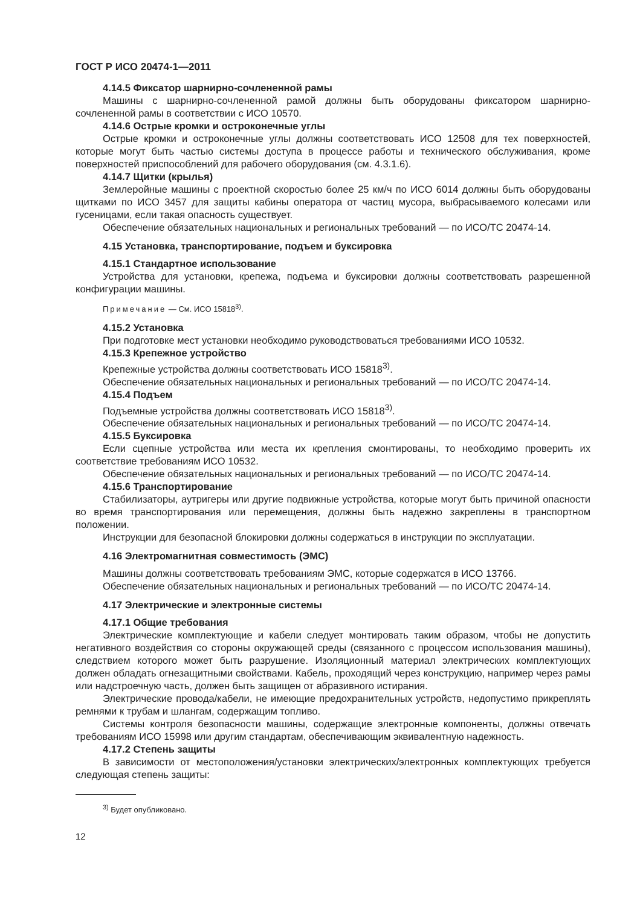ГОСТ Р ИСО 20474-1—2011
4.14.5 Фиксатор шарнирно-сочлененной рамы
Машины с шарнирно-сочлененной рамой должны быть оборудованы фиксатором шарнирно-сочлененной рамы в соответствии с ИСО 10570.
4.14.6 Острые кромки и остроконечные углы
Острые кромки и остроконечные углы должны соответствовать ИСО 12508 для тех поверхностей, которые могут быть частью системы доступа в процессе работы и технического обслуживания, кроме поверхностей приспособлений для рабочего оборудования (см. 4.3.1.6).
4.14.7 Щитки (крылья)
Землеройные машины с проектной скоростью более 25 км/ч по ИСО 6014 должны быть оборудованы щитками по ИСО 3457 для защиты кабины оператора от частиц мусора, выбрасываемого колесами или гусеницами, если такая опасность существует.
Обеспечение обязательных национальных и региональных требований — по ИСО/ТС 20474-14.
4.15 Установка, транспортирование, подъем и буксировка
4.15.1 Стандартное использование
Устройства для установки, крепежа, подъема и буксировки должны соответствовать разрешенной конфигурации машины.
Примечание — См. ИСО 15818<sup>3)</sup>.
4.15.2 Установка
При подготовке мест установки необходимо руководствоваться требованиями ИСО 10532.
4.15.3 Крепежное устройство
Крепежные устройства должны соответствовать ИСО 15818<sup>3)</sup>.
Обеспечение обязательных национальных и региональных требований — по ИСО/ТС 20474-14.
4.15.4 Подъем
Подъемные устройства должны соответствовать ИСО 15818<sup>3)</sup>.
Обеспечение обязательных национальных и региональных требований — по ИСО/ТС 20474-14.
4.15.5 Буксировка
Если сцепные устройства или места их крепления смонтированы, то необходимо проверить их соответствие требованиям ИСО 10532.
Обеспечение обязательных национальных и региональных требований — по ИСО/ТС 20474-14.
4.15.6 Транспортирование
Стабилизаторы, аутригеры или другие подвижные устройства, которые могут быть причиной опасности во время транспортирования или перемещения, должны быть надежно закреплены в транспортном положении.
Инструкции для безопасной блокировки должны содержаться в инструкции по эксплуатации.
4.16 Электромагнитная совместимость (ЭМС)
Машины должны соответствовать требованиям ЭМС, которые содержатся в ИСО 13766.
Обеспечение обязательных национальных и региональных требований — по ИСО/ТС 20474-14.
4.17 Электрические и электронные системы
4.17.1 Общие требования
Электрические комплектующие и кабели следует монтировать таким образом, чтобы не допустить негативного воздействия со стороны окружающей среды (связанного с процессом использования машины), следствием которого может быть разрушение. Изоляционный материал электрических комплектующих должен обладать огнезащитными свойствами. Кабель, проходящий через конструкцию, например через рамы или надстроечную часть, должен быть защищен от абразивного истирания.
Электрические провода/кабели, не имеющие предохранительных устройств, недопустимо прикреплять ремнями к трубам и шлангам, содержащим топливо.
Системы контроля безопасности машины, содержащие электронные компоненты, должны отвечать требованиям ИСО 15998 или другим стандартам, обеспечивающим эквивалентную надежность.
4.17.2 Степень защиты
В зависимости от местоположения/установки электрических/электронных комплектующих требуется следующая степень защиты:
<sup>3)</sup> Будет опубликовано.
12